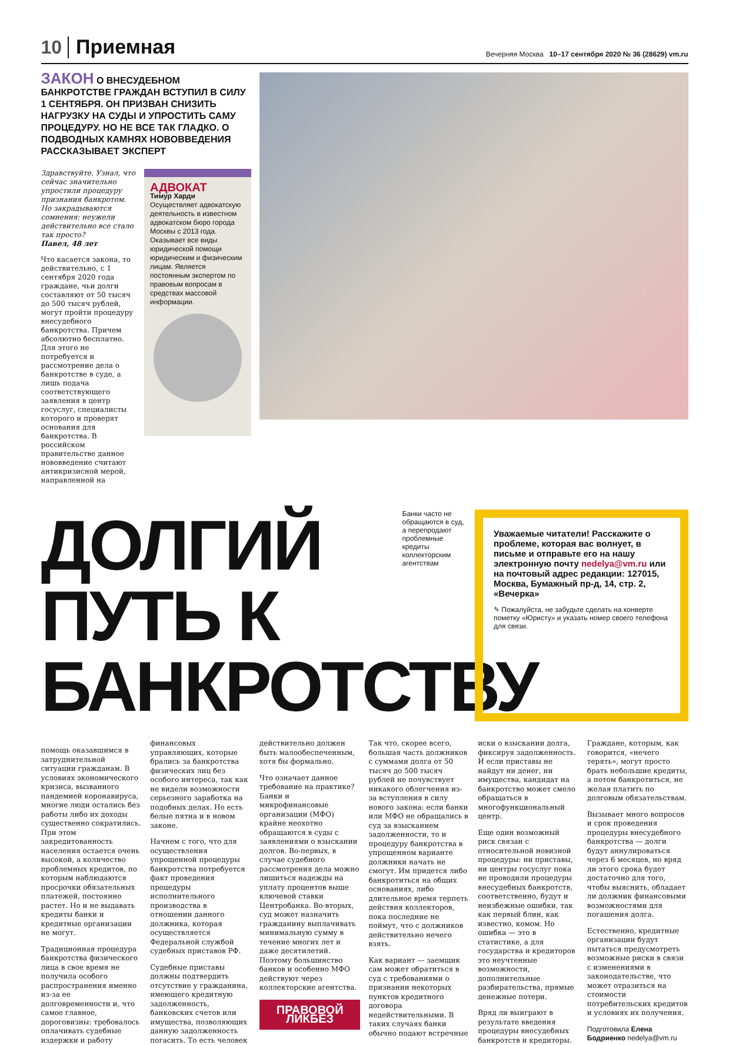10 Приемная Вечерняя Москва 10–17 сентября 2020 № 36 (28629) vm.ru
ЗАКОН О ВНЕСУДЕБНОМ БАНКРОТСТВЕ ГРАЖДАН ВСТУПИЛ В СИЛУ 1 СЕНТЯБРЯ. ОН ПРИЗВАН СНИЗИТЬ НАГРУЗКУ НА СУДЫ И УПРОСТИТЬ САМУ ПРОЦЕДУРУ. НО НЕ ВСЕ ТАК ГЛАДКО. О ПОДВОДНЫХ КАМНЯХ НОВОВВЕДЕНИЯ РАССКАЗЫВАЕТ ЭКСПЕРТ
Здравствуйте. Узнал, что сейчас значительно упростили процедуру признания банкротом. Но закрадываются сомнения: неужели действительно все стало так просто?
Павел, 48 лет
Что касается закона, то действительно, с 1 сентября 2020 года граждане, чьи долги составляют от 50 тысяч до 500 тысяч рублей, могут пройти процедуру внесудебного банкротства. Причем абсолютно бесплатно. Для этого не потребуется и рассмотрение дела о банкротстве в суде, а лишь подача соответствующего заявления в центр госуслуг, специалисты которого и проверят основания для банкротства. В российском правительстве данное нововведение считают антикризисной мерой, направленной на
АДВОКАТ
Тимур Харди
Осуществляет адвокатскую деятельность в известном адвокатском бюро города Москвы с 2013 года. Оказывает все виды юридической помощи юридическим и физическим лицам. Является постоянным экспертом по правовым вопросам в средствах массовой информации.
ДОЛГИЙ ПУТЬ К БАНКРОТСТВУ
Банки часто не обращаются в суд, а перепродают проблемные кредиты коллекторским агентствам
Уважаемые читатели! Расскажите о проблеме, которая вас волнует, в письме и отправьте его на нашу электронную почту nedelya@vm.ru или на почтовый адрес редакции: 127015, Москва, Бумажный пр-д, 14, стр. 2, «Вечерка»
✎ Пожалуйста, не забудьте сделать на конверте пометку «Юристу» и указать номер своего телефона для связи.
помощь оказавшимся в затруднительной ситуации гражданам. В условиях экономического кризиса, вызванного пандемией коронавируса, многие люди остались без работы либо их доходы существенно сократились. При этом закредитованность населения остается очень высокой, а количество проблемных кредитов, по которым наблюдаются просрочки обязательных платежей, постоянно растет. Но и не выдавать кредиты банки и кредитные организации не могут.
Традиционная процедура банкротства физического лица в свое время не получила особого распространения именно из-за ее долговременности и, что самое главное, дороговизны: требовалось оплачивать судебные издержки и работу финансовых управляющих, которые брались за банкротства физических лиц без особого интереса, так как не видели возможности серьезного заработка на подобных делах. Но есть белые пятна и в новом законе.
Начнем с того, что для осуществления упрощенной процедуры банкротства потребуется факт проведения процедуры исполнительного производства в отношении данного должника, которая осуществляется Федеральной службой судебных приставов РФ.
Судебные приставы должны подтвердить отсутствие у гражданина, имеющего кредитную задолженность, банковских счетов или имущества, позволяющих данную задолженность погасить. То есть человек действительно должен быть малообеспеченным, хотя бы формально.
Что означает данное требование на практике? Банки и микрофинансовые организации (МФО) крайне неохотно обращаются в суды с заявлениями о взыскании долгов. Во-первых, в случае судебного рассмотрения дела можно лишиться надежды на уплату процентов выше ключевой ставки Центробанка. Во-вторых, суд может назначить гражданину выплачивать минимальную сумму в течение многих лет и даже десятилетий. Поэтому большинство банков и особенно МФО действуют через коллекторские агентства.
ПРАВОВОЙ ЛИКБЕЗ
Так что, скорее всего, большая часть должников с суммами долга от 50 тысяч до 500 тысяч рублей не почувствует никакого облегчения из-за вступления в силу нового закона: если банки или МФО не обращались в суд за взысканием задолженности, то и процедуру банкротства в упрощенном варианте должники начать не смогут. Им придется либо банкротиться на общих основаниях, либо длительное время терпеть действия коллекторов, пока последние не поймут, что с должников действительно нечего взять.
Как вариант — заемщик сам может обратиться в суд с требованиями о признании некоторых пунктов кредитного договора недействительными. В таких случаях банки обычно подают встречные иски о взыскании долга, фиксируя задолженность. И если приставы не найдут ни денег, ни имущества, кандидат на банкротство может смело обращаться в многофункциональный центр.
Еще один возможный риск связан с относительной новизной процедуры: ни приставы, ни центры госуслуг пока не проводили процедуры внесудебных банкротств, соответственно, будут и неизбежные ошибки, так как первый блин, как известно, комом. Но ошибка — это в статистике, а для государства и кредиторов это неучтенные возможности, дополнительные разбирательства, прямые денежные потери.
Вряд ли выиграют в результате введения процедуры внесудебных банкротств и кредиторы. Граждане, которым, как говорится, «нечего терять», могут просто брать небольшие кредиты, а потом банкротиться, не желая платить по долговым обязательствам.
Вызывает много вопросов и срок проведения процедуры внесудебного банкротства — долги будут аннулироваться через 6 месяцев, но вряд ли этого срока будет достаточно для того, чтобы выяснить, обладает ли должник финансовыми возможностями для погашения долга.
Естественно, кредитные организации будут пытаться предусмотреть возможные риски в связи с изменениями в законодательстве, что может отразиться на стоимости потребительских кредитов и условиях их получения.
Подготовила Елена Бодриенко nedelya@vm.ru